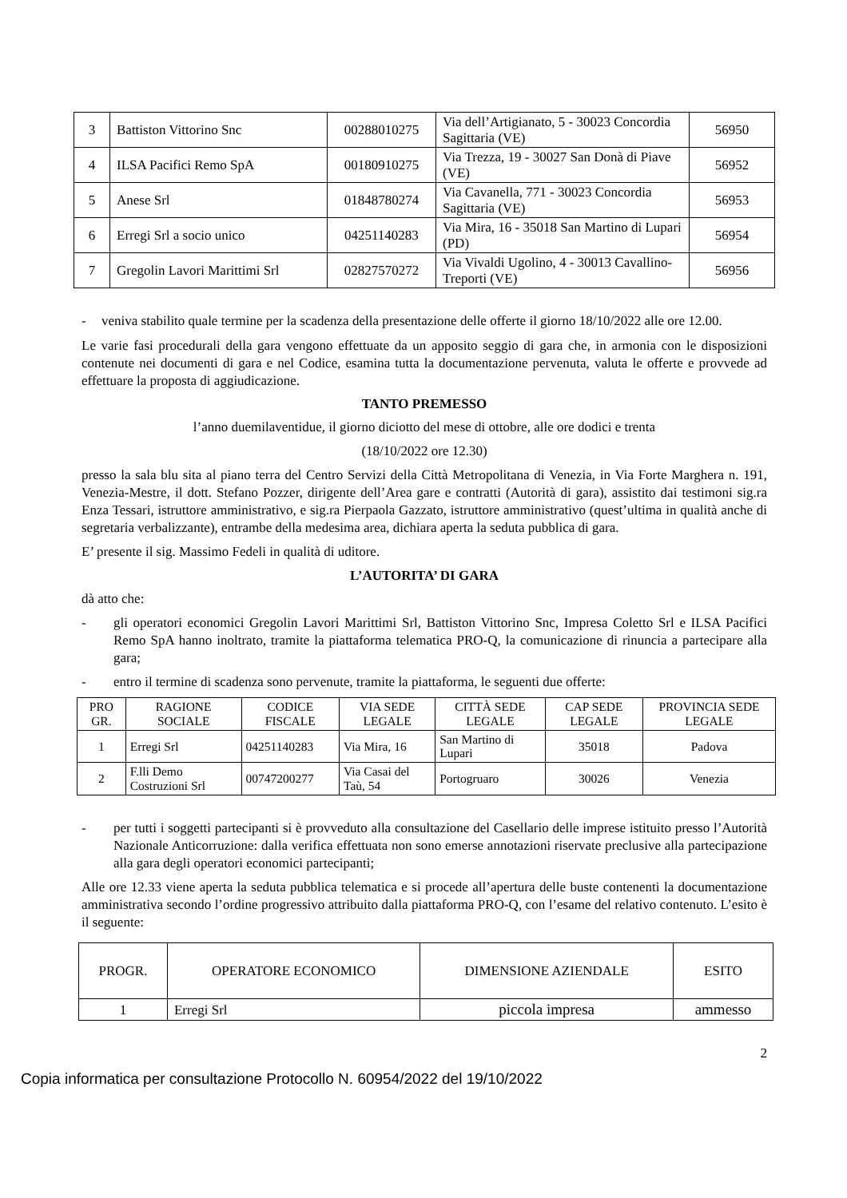| 3 | Battiston Vittorino Snc | 00288010275 | Via dell’Artigianato, 5 - 30023 Concordia Sagittaria (VE) | 56950 |
| 4 | ILSA Pacifici Remo SpA | 00180910275 | Via Trezza, 19 - 30027 San Donà di Piave (VE) | 56952 |
| 5 | Anese Srl | 01848780274 | Via Cavanella, 771 - 30023 Concordia Sagittaria (VE) | 56953 |
| 6 | Erregi Srl a socio unico | 04251140283 | Via Mira, 16 - 35018 San Martino di Lupari (PD) | 56954 |
| 7 | Gregolin Lavori Marittimi Srl | 02827570272 | Via Vivaldi Ugolino, 4 - 30013 Cavallino-Treporti (VE) | 56956 |
- veniva stabilito quale termine per la scadenza della presentazione delle offerte il giorno 18/10/2022 alle ore 12.00.
Le varie fasi procedurali della gara vengono effettuate da un apposito seggio di gara che, in armonia con le disposizioni contenute nei documenti di gara e nel Codice, esamina tutta la documentazione pervenuta, valuta le offerte e provvede ad effettuare la proposta di aggiudicazione.
TANTO PREMESSO
l’anno duemilaventidue, il giorno diciotto del mese di ottobre, alle ore dodici e trenta
(18/10/2022 ore 12.30)
presso la sala blu sita al piano terra del Centro Servizi della Città Metropolitana di Venezia, in Via Forte Marghera n. 191, Venezia-Mestre, il dott. Stefano Pozzer, dirigente dell’Area gare e contratti (Autorità di gara), assistito dai testimoni sig.ra Enza Tessari, istruttore amministrativo, e sig.ra Pierpaola Gazzato, istruttore amministrativo (quest’ultima in qualità anche di segretaria verbalizzante), entrambe della medesima area, dichiara aperta la seduta pubblica di gara.
E’ presente il sig. Massimo Fedeli in qualità di uditore.
L’AUTORITA’ DI GARA
dà atto che:
- gli operatori economici Gregolin Lavori Marittimi Srl, Battiston Vittorino Snc, Impresa Coletto Srl e ILSA Pacifici Remo SpA hanno inoltrato, tramite la piattaforma telematica PRO-Q, la comunicazione di rinuncia a partecipare alla gara;
- entro il termine di scadenza sono pervenute, tramite la piattaforma, le seguenti due offerte:
| PRO GR. | RAGIONE SOCIALE | CODICE FISCALE | VIA SEDE LEGALE | CITTÀ SEDE LEGALE | CAP SEDE LEGALE | PROVINCIA SEDE LEGALE |
| --- | --- | --- | --- | --- | --- | --- |
| 1 | Erregi Srl | 04251140283 | Via Mira, 16 | San Martino di Lupari | 35018 | Padova |
| 2 | F.lli Demo Costruzioni Srl | 00747200277 | Via Casai del Taù, 54 | Portogruaro | 30026 | Venezia |
- per tutti i soggetti partecipanti si è provveduto alla consultazione del Casellario delle imprese istituito presso l’Autorità Nazionale Anticorruzione: dalla verifica effettuata non sono emerse annotazioni riservate preclusive alla partecipazione alla gara degli operatori economici partecipanti;
Alle ore 12.33 viene aperta la seduta pubblica telematica e si procede all’apertura delle buste contenenti la documentazione amministrativa secondo l’ordine progressivo attribuito dalla piattaforma PRO-Q, con l’esame del relativo contenuto. L’esito è il seguente:
| PROGR. | OPERATORE ECONOMICO | DIMENSIONE AZIENDALE | ESITO |
| --- | --- | --- | --- |
| 1 | Erregi Srl | piccola impresa | ammesso |
2
Copia informatica per consultazione Protocollo N. 60954/2022 del 19/10/2022